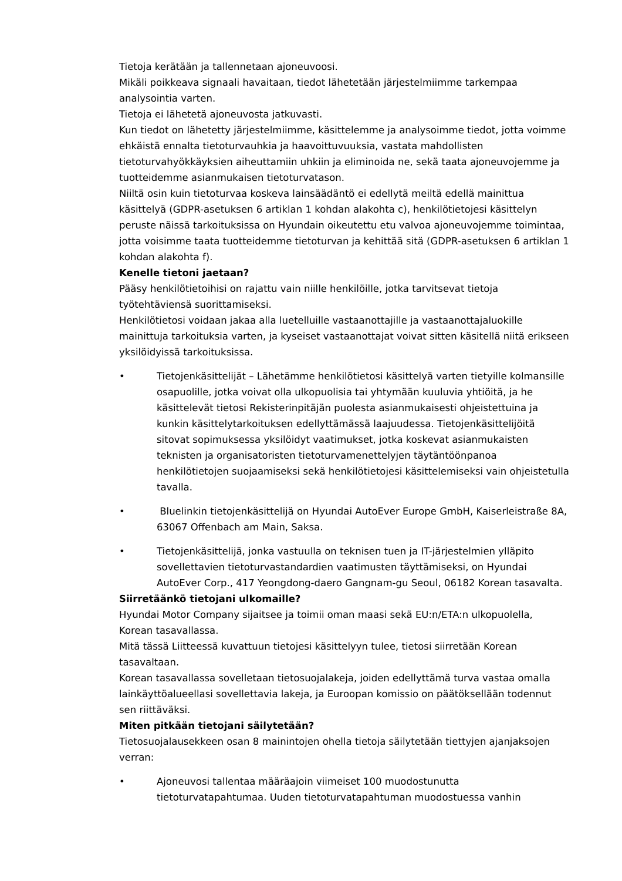Tietoja kerätään ja tallennetaan ajoneuvoosi.
Mikäli poikkeava signaali havaitaan, tiedot lähetetään järjestelmiimme tarkempaa analysointia varten.
Tietoja ei lähetetä ajoneuvosta jatkuvasti.
Kun tiedot on lähetetty järjestelmiimme, käsittelemme ja analysoimme tiedot, jotta voimme ehkäistä ennalta tietoturvauhkia ja haavoittuvuuksia, vastata mahdollisten tietoturvahyökkäyksien aiheuttamiin uhkiin ja eliminoida ne, sekä taata ajoneuvojemme ja tuotteidemme asianmukaisen tietoturvatason.
Niiltä osin kuin tietoturvaa koskeva lainsäädäntö ei edellytä meiltä edellä mainittua käsittelyä (GDPR-asetuksen 6 artiklan 1 kohdan alakohta c), henkilötietojesi käsittelyn peruste näissä tarkoituksissa on Hyundain oikeutettu etu valvoa ajoneuvojemme toimintaa, jotta voisimme taata tuotteidemme tietoturvan ja kehittää sitä (GDPR-asetuksen 6 artiklan 1 kohdan alakohta f).
Kenelle tietoni jaetaan?
Pääsy henkilötietoihisi on rajattu vain niille henkilöille, jotka tarvitsevat tietoja työtehtäviensä suorittamiseksi.
Henkilötietosi voidaan jakaa alla luetelluille vastaanottajille ja vastaanottajaluokille mainittuja tarkoituksia varten, ja kyseiset vastaanottajat voivat sitten käsitellä niitä erikseen yksilöidyissä tarkoituksissa.
• Tietojenkäsittelijät – Lähetämme henkilötietosi käsittelyä varten tietyille kolmansille osapuolille, jotka voivat olla ulkopuolisia tai yhtymään kuuluvia yhtiöitä, ja he käsittelevät tietosi Rekisterinpitäjän puolesta asianmukaisesti ohjeistettuina ja kunkin käsittelytarkoituksen edellyttämässä laajuudessa. Tietojenkäsittelijöitä sitovat sopimuksessa yksilöidyt vaatimukset, jotka koskevat asianmukaisten teknisten ja organisatoristen tietoturvamenettelyjen täytäntöönpanoa henkilötietojen suojaamiseksi sekä henkilötietojesi käsittelemiseksi vain ohjeistetulla tavalla.
• Bluelinkin tietojenkäsittelijä on Hyundai AutoEver Europe GmbH, Kaiserleistraße 8A, 63067 Offenbach am Main, Saksa.
• Tietojenkäsittelijä, jonka vastuulla on teknisen tuen ja IT-järjestelmien ylläpito sovellettavien tietoturvastandardien vaatimusten täyttämiseksi, on Hyundai AutoEver Corp., 417 Yeongdong-daero Gangnam-gu Seoul, 06182 Korean tasavalta.
Siirretäänkö tietojani ulkomaille?
Hyundai Motor Company sijaitsee ja toimii oman maasi sekä EU:n/ETA:n ulkopuolella, Korean tasavallassa.
Mitä tässä Liitteessä kuvattuun tietojesi käsittelyyn tulee, tietosi siirretään Korean tasavaltaan.
Korean tasavallassa sovelletaan tietosuojalakeja, joiden edellyttämä turva vastaa omalla lainkäyttöalueellasi sovellettavia lakeja, ja Euroopan komissio on päätöksellään todennut sen riittäväksi.
Miten pitkään tietojani säilytetään?
Tietosuojalausekkeen osan 8 mainintojen ohella tietoja säilytetään tiettyjen ajanjaksojen verran:
• Ajoneuvosi tallentaa määräajoin viimeiset 100 muodostunutta tietoturvatapahtumaa. Uuden tietoturvatapahtuman muodostuessa vanhin